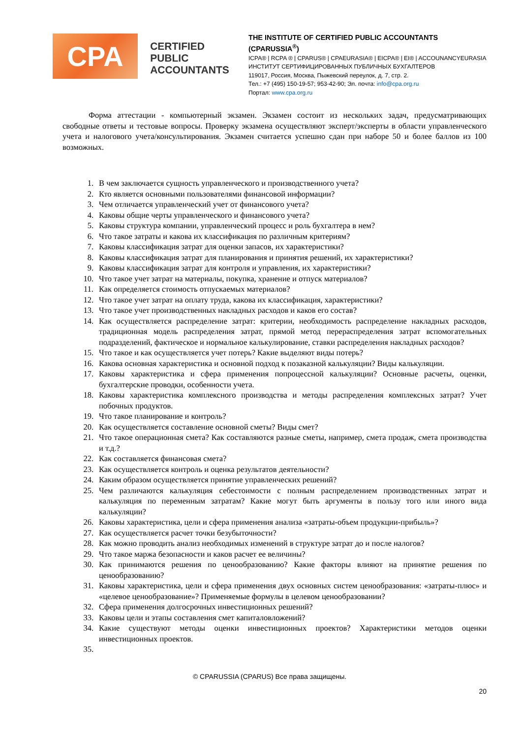CPA
CERTIFIED PUBLIC ACCOUNTANTS
THE INSTITUTE OF CERTIFIED PUBLIC ACCOUNTANTS (CPARUSSIA<sup>®</sup>)
ICPA® | RCPA ® | CPARUS® | CPAEURASIA® | EICPA® | EI® | ACCOUNANCYEURASIA
ИНСТИТУТ СЕРТИФИЦИРОВАННЫХ ПУБЛИЧНЫХ БУХГАЛТЕРОВ
119017, Россия, Москва, Пыжевский переулок, д. 7, стр. 2.
Тел.: +7 (495) 150-19-57; 953-42-90; Эл. почта: info@cpa.org.ru
Портал: www.cpa.org.ru
Форма аттестации - компьютерный экзамен. Экзамен состоит из нескольких задач, предусматривающих свободные ответы и тестовые вопросы. Проверку экзамена осуществляют эксперт/эксперты в области управленческого учета и налогового учета/консультирования. Экзамен считается успешно сдан при наборе 50 и более баллов из 100 возможных.
1. В чем заключается сущность управленческого и производственного учета?
2. Кто является основными пользователями финансовой информации?
3. Чем отличается управленческий учет от финансового учета?
4. Каковы общие черты управленческого и финансового учета?
5. Каковы структура компании, управленческий процесс и роль бухгалтера в нем?
6. Что такое затраты и какова их классификация по различным критериям?
7. Каковы классификация затрат для оценки запасов, их характеристики?
8. Каковы классификация затрат для планирования и принятия решений, их характеристики?
9. Каковы классификация затрат для контроля и управления, их характеристики?
10. Что такое учет затрат на материалы, покупка, хранение и отпуск материалов?
11. Как определяется стоимость отпускаемых материалов?
12. Что такое учет затрат на оплату труда, какова их классификация, характеристики?
13. Что такое учет производственных накладных расходов и каков его состав?
14. Как осуществляется распределение затрат: критерии, необходимость распределение накладных расходов, традиционная модель распределения затрат, прямой метод перераспределения затрат вспомогательных подразделений, фактическое и нормальное калькулирование, ставки распределения накладных расходов?
15. Что такое и как осуществляется учет потерь? Какие выделяют виды потерь?
16. Какова основная характеристика и основной подход к позаказной калькуляции? Виды калькуляции.
17. Каковы характеристика и сфера применения попроцессной калькуляции? Основные расчеты, оценки, бухгалтерские проводки, особенности учета.
18. Каковы характеристика комплексного производства и методы распределения комплексных затрат? Учет побочных продуктов.
19. Что такое планирование и контроль?
20. Как осуществляется составление основной сметы? Виды смет?
21. Что такое операционная смета? Как составляются разные сметы, например, смета продаж, смета производства и т.д.?
22. Как составляется финансовая смета?
23. Как осуществляется контроль и оценка результатов деятельности?
24. Каким образом осуществляется принятие управленческих решений?
25. Чем различаются калькуляция себестоимости с полным распределением производственных затрат и калькуляция по переменным затратам? Какие могут быть аргументы в пользу того или иного вида калькуляции?
26. Каковы характеристика, цели и сфера применения анализа «затраты-объем продукции-прибыль»?
27. Как осуществляется расчет точки безубыточности?
28. Как можно проводить анализ необходимых изменений в структуре затрат до и после налогов?
29. Что такое маржа безопасности и каков расчет ее величины?
30. Как принимаются решения по ценообразованию? Какие факторы влияют на принятие решения по ценообразованию?
31. Каковы характеристика, цели и сфера применения двух основных систем ценообразования: «затраты-плюс» и «целевое ценообразование»? Применяемые формулы в целевом ценообразовании?
32. Сфера применения долгосрочных инвестиционных решений?
33. Каковы цели и этапы составления смет капиталовложений?
34. Какие существуют методы оценки инвестиционных проектов? Характеристики методов оценки инвестиционных проектов.
35.
© CPARUSSIA (CPARUS) Все права защищены.
20